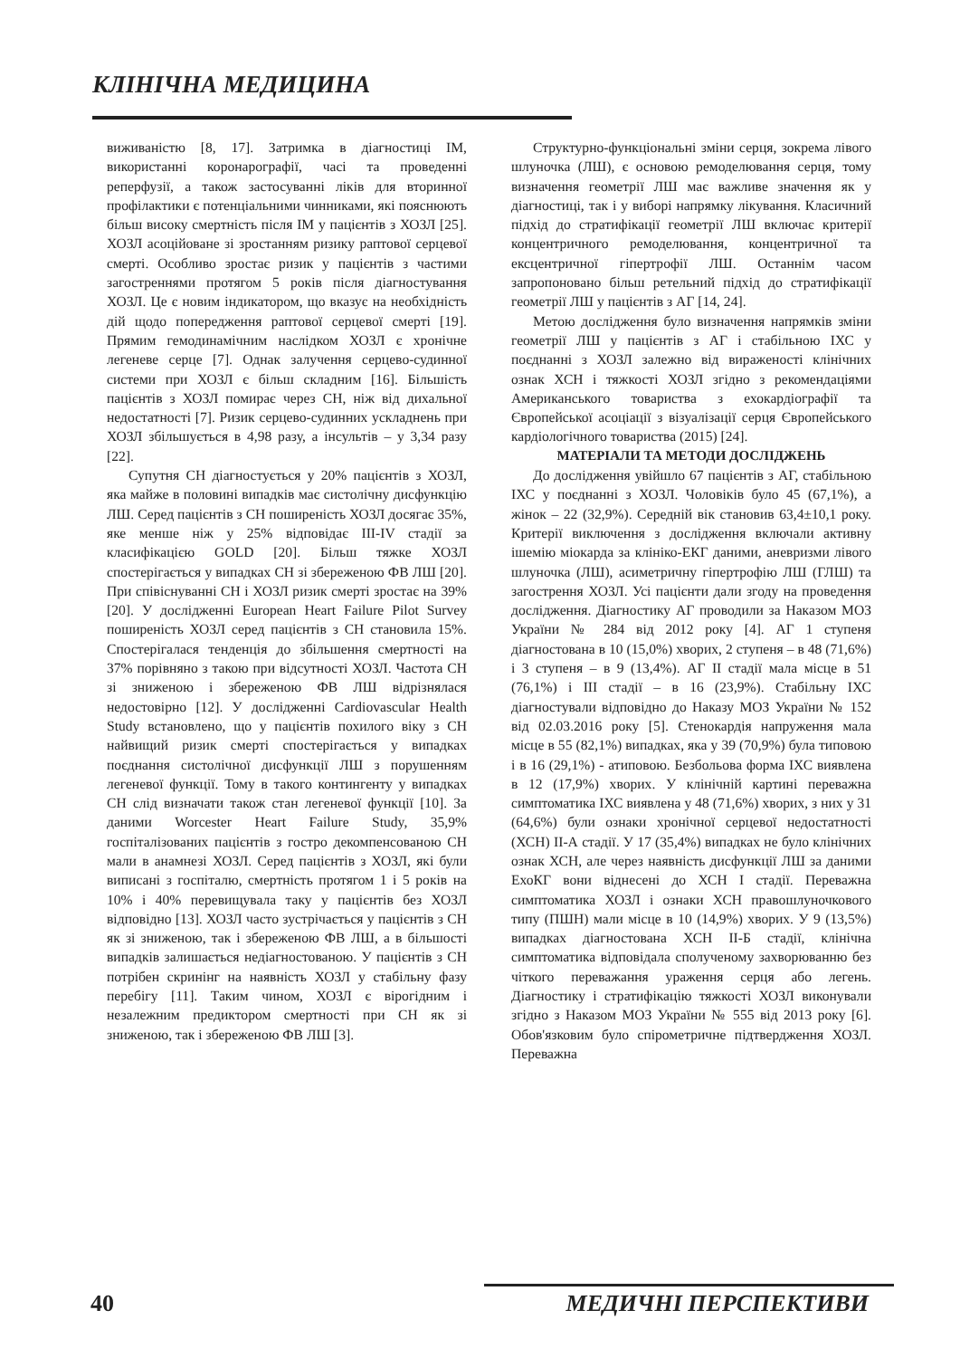КЛІНІЧНА МЕДИЦИНА
виживаністю [8, 17]. Затримка в діагностиці ІМ, використанні коронарографії, часі та проведенні реперфузії, а також застосуванні ліків для вторинної профілактики є потенціальними чинниками, які пояснюють більш високу смертність після ІМ у пацієнтів з ХОЗЛ [25]. ХОЗЛ асоційоване зі зростанням ризику раптової серцевої смерті. Особливо зростає ризик у пацієнтів з частими загостреннями протягом 5 років після діагностування ХОЗЛ. Це є новим індикатором, що вказує на необхідність дій щодо попередження раптової серцевої смерті [19]. Прямим гемодинамічним наслідком ХОЗЛ є хронічне легеневе серце [7]. Однак залучення серцево-судинної системи при ХОЗЛ є більш складним [16]. Більшість пацієнтів з ХОЗЛ помирає через СН, ніж від дихальної недостатності [7]. Ризик серцево-судинних ускладнень при ХОЗЛ збільшується в 4,98 разу, а інсультів – у 3,34 разу [22].
Супутня СН діагностується у 20% пацієнтів з ХОЗЛ, яка майже в половині випадків має систолічну дисфункцію ЛШ. Серед пацієнтів з СН поширеність ХОЗЛ досягає 35%, яке менше ніж у 25% відповідає III-IV стадії за класифікацією GOLD [20]. Більш тяжке ХОЗЛ спостерігається у випадках СН зі збереженою ФВ ЛШ [20]. При співіснуванні СН і ХОЗЛ ризик смерті зростає на 39% [20]. У дослідженні European Heart Failure Pilot Survey поширеність ХОЗЛ серед пацієнтів з СН становила 15%. Спостерігалася тенденція до збільшення смертності на 37% порівняно з такою при відсутності ХОЗЛ. Частота СН зі зниженою і збереженою ФВ ЛШ відрізнялася недостовірно [12]. У дослідженні Cardiovascular Health Study встановлено, що у пацієнтів похилого віку з СН найвищий ризик смерті спостерігається у випадках поєднання систолічної дисфункції ЛШ з порушенням легеневої функції. Тому в такого контингенту у випадках СН слід визначати також стан легеневої функції [10]. За даними Worcester Heart Failure Study, 35,9% госпіталізованих пацієнтів з гостро декомпенсованою СН мали в анамнезі ХОЗЛ. Серед пацієнтів з ХОЗЛ, які були виписані з госпіталю, смертність протягом 1 і 5 років на 10% і 40% перевищувала таку у пацієнтів без ХОЗЛ відповідно [13]. ХОЗЛ часто зустрічається у пацієнтів з СН як зі зниженою, так і збереженою ФВ ЛШ, а в більшості випадків залишається недіагностованою. У пацієнтів з СН потрібен скринінг на наявність ХОЗЛ у стабільну фазу перебігу [11]. Таким чином, ХОЗЛ є вірогідним і незалежним предиктором смертності при СН як зі зниженою, так і збереженою ФВ ЛШ [3].
Структурно-функціональні зміни серця, зокрема лівого шлуночка (ЛШ), є основою ремоделювання серця, тому визначення геометрії ЛШ має важливе значення як у діагностиці, так і у виборі напрямку лікування. Класичний підхід до стратифікації геометрії ЛШ включає критерії концентричного ремоделювання, концентричної та ексцентричної гіпертрофії ЛШ. Останнім часом запропоновано більш ретельний підхід до стратифікації геометрії ЛШ у пацієнтів з АГ [14, 24].
Метою дослідження було визначення напрямків зміни геометрії ЛШ у пацієнтів з АГ і стабільною ІХС у поєднанні з ХОЗЛ залежно від вираженості клінічних ознак ХСН і тяжкості ХОЗЛ згідно з рекомендаціями Американського товариства з ехокардіографії та Європейської асоціації з візуалізації серця Європейського кардіологічного товариства (2015) [24].
МАТЕРІАЛИ ТА МЕТОДИ ДОСЛІДЖЕНЬ
До дослідження увійшло 67 пацієнтів з АГ, стабільною ІХС у поєднанні з ХОЗЛ. Чоловіків було 45 (67,1%), а жінок – 22 (32,9%). Середній вік становив 63,4±10,1 року. Критерії виключення з дослідження включали активну ішемію міокарда за клініко-ЕКГ даними, аневризми лівого шлуночка (ЛШ), асиметричну гіпертрофію ЛШ (ГЛШ) та загострення ХОЗЛ. Усі пацієнти дали згоду на проведення дослідження. Діагностику АГ проводили за Наказом МОЗ України № 284 від 2012 року [4]. АГ 1 ступеня діагностована в 10 (15,0%) хворих, 2 ступеня – в 48 (71,6%) і 3 ступеня – в 9 (13,4%). АГ II стадії мала місце в 51 (76,1%) і III стадії – в 16 (23,9%). Стабільну ІХС діагностували відповідно до Наказу МОЗ України № 152 від 02.03.2016 року [5]. Стенокардія напруження мала місце в 55 (82,1%) випадках, яка у 39 (70,9%) була типовою і в 16 (29,1%) - атиповою. Безбольова форма ІХС виявлена в 12 (17,9%) хворих. У клінічній картині переважна симптоматика ІХС виявлена у 48 (71,6%) хворих, з них у 31 (64,6%) були ознаки хронічної серцевої недостатності (ХСН) II-А стадії. У 17 (35,4%) випадках не було клінічних ознак ХСН, але через наявність дисфункції ЛШ за даними ЕхоКГ вони віднесені до ХСН I стадії. Переважна симптоматика ХОЗЛ і ознаки ХСН правошлуночкового типу (ПШН) мали місце в 10 (14,9%) хворих. У 9 (13,5%) випадках діагностована ХСН II-Б стадії, клінічна симптоматика відповідала сполученому захворюванню без чіткого переважання ураження серця або легень. Діагностику і стратифікацію тяжкості ХОЗЛ виконували згідно з Наказом МОЗ України № 555 від 2013 року [6]. Обов'язковим було спірометричне підтвердження ХОЗЛ. Переважна
40 МЕДИЧНІ ПЕРСПЕКТИВИ